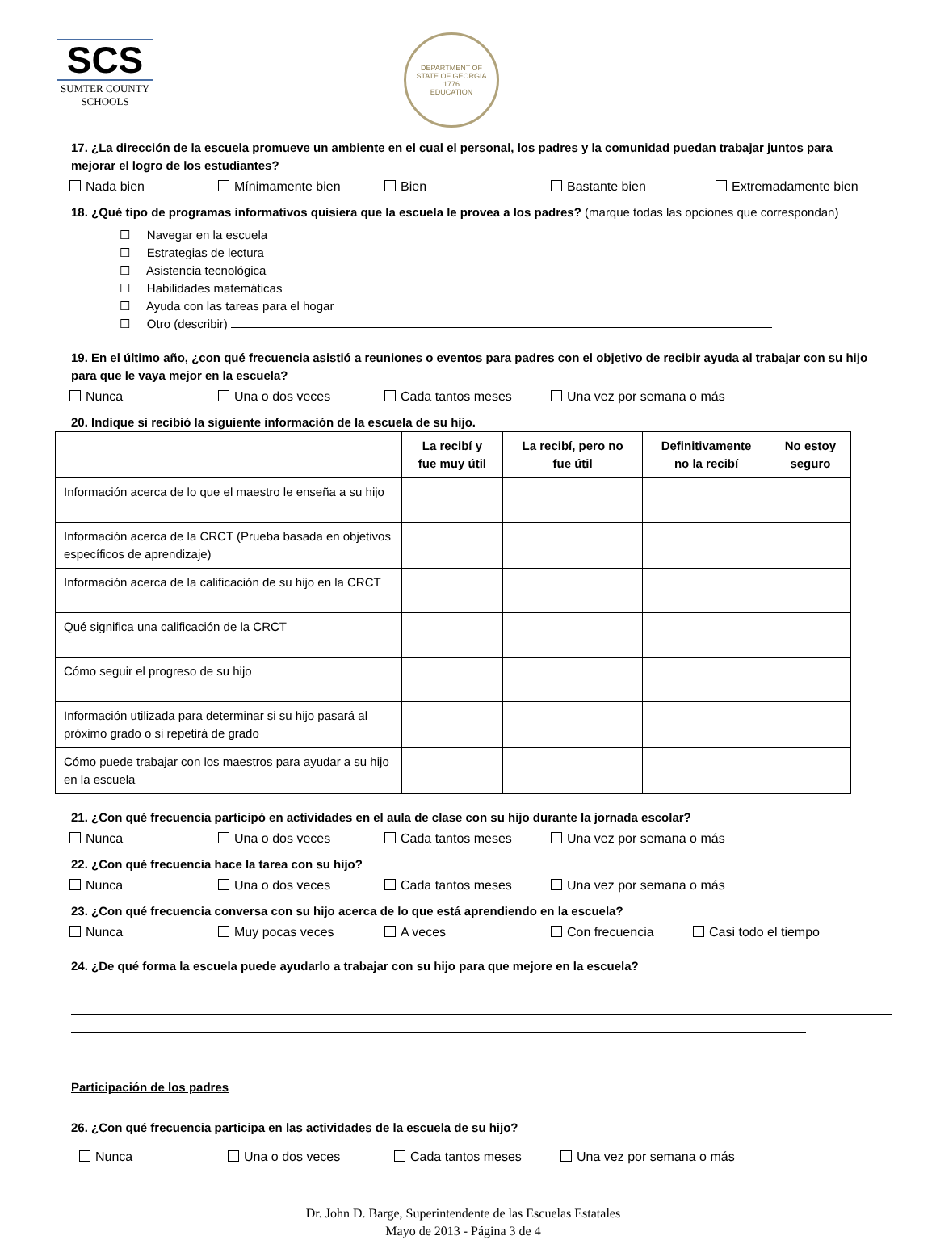SCS
SUMTER COUNTY
SCHOOLS
DEPARTMENT OF
STATE OF GEORGIA
1776
EDUCATION
17. ¿La dirección de la escuela promueve un ambiente en el cual el personal, los padres y la comunidad puedan trabajar juntos para mejorar el logro de los estudiantes?
Nada bien Mínimamente bien Bien Bastante bien Extremadamente bien
18. ¿Qué tipo de programas informativos quisiera que la escuela le provea a los padres? (marque todas las opciones que correspondan)
☐ Navegar en la escuela
☐ Estrategias de lectura
☐ Asistencia tecnológica
☐ Habilidades matemáticas
☐ Ayuda con las tareas para el hogar
☐ Otro (describir)
19. En el último año, ¿con qué frecuencia asistió a reuniones o eventos para padres con el objetivo de recibir ayuda al trabajar con su hijo para que le vaya mejor en la escuela?
Nunca Una o dos veces Cada tantos meses Una vez por semana o más
20. Indique si recibió la siguiente información de la escuela de su hijo.
| | La recibí y fue muy útil | La recibí, pero no fue útil | Definitivamente no la recibí | No estoy seguro |
| --- | --- | --- | --- | --- |
| Información acerca de lo que el maestro le enseña a su hijo | | | | |
| Información acerca de la CRCT (Prueba basada en objetivos específicos de aprendizaje) | | | | |
| Información acerca de la calificación de su hijo en la CRCT | | | | |
| Qué significa una calificación de la CRCT | | | | |
| Cómo seguir el progreso de su hijo | | | | |
| Información utilizada para determinar si su hijo pasará al próximo grado o si repetirá de grado | | | | |
| Cómo puede trabajar con los maestros para ayudar a su hijo en la escuela | | | | |
21. ¿Con qué frecuencia participó en actividades en el aula de clase con su hijo durante la jornada escolar?
Nunca Una o dos veces Cada tantos meses Una vez por semana o más
22. ¿Con qué frecuencia hace la tarea con su hijo?
Nunca Una o dos veces Cada tantos meses Una vez por semana o más
23. ¿Con qué frecuencia conversa con su hijo acerca de lo que está aprendiendo en la escuela?
Nunca Muy pocas veces A veces Con frecuencia Casi todo el tiempo
24. ¿De qué forma la escuela puede ayudarlo a trabajar con su hijo para que mejore en la escuela?
Participación de los padres
26. ¿Con qué frecuencia participa en las actividades de la escuela de su hijo?
Nunca Una o dos veces Cada tantos meses Una vez por semana o más
Dr. John D. Barge, Superintendente de las Escuelas Estatales
Mayo de 2013 - Página 3 de 4